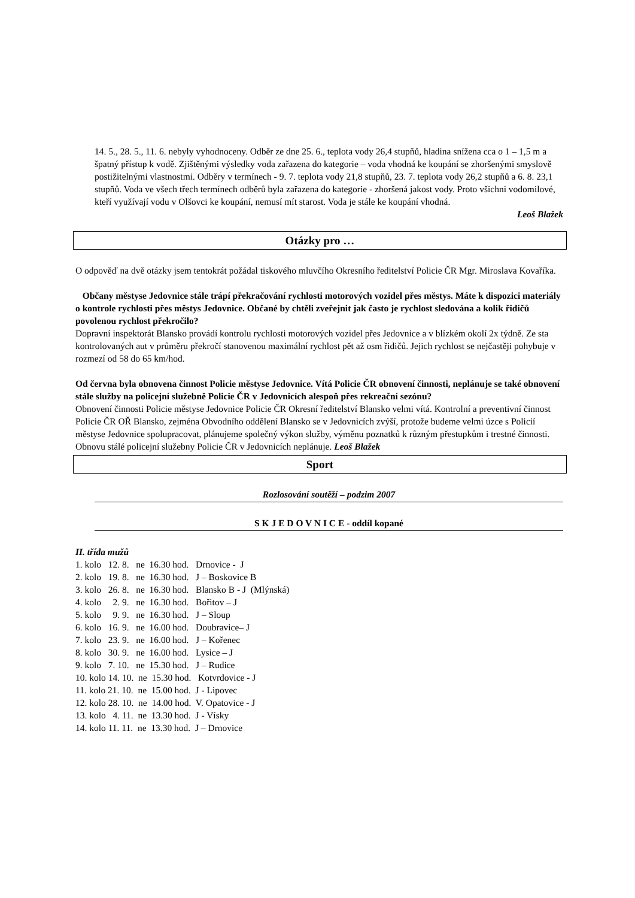14. 5., 28. 5., 11. 6. nebyly vyhodnoceny. Odběr ze dne 25. 6., teplota vody 26,4 stupňů, hladina snížena cca o 1 – 1,5 m a špatný přístup k vodě. Zjištěnými výsledky voda zařazena do kategorie – voda vhodná ke koupání se zhoršenými smyslově postižitelnými vlastnostmi. Odběry v termínech - 9. 7. teplota vody 21,8 stupňů, 23. 7. teplota vody 26,2 stupňů a 6. 8. 23,1 stupňů. Voda ve všech třech termínech odběrů byla zařazena do kategorie - zhoršená jakost vody. Proto všichni vodomilové, kteří využívají vodu v Olšovci ke koupání, nemusí mít starost. Voda je stále ke koupání vhodná.
Leoš Blažek
Otázky pro …
O odpověď na dvě otázky jsem tentokrát požádal tiskového mluvčího Okresního ředitelství Policie ČR Mgr. Miroslava Kovaříka.
Občany městyse Jedovnice stále trápí překračování rychlosti motorových vozidel přes městys. Máte k dispozici materiály o kontrole rychlosti přes městys Jedovnice. Občané by chtěli zveřejnit jak často je rychlost sledována a kolik řidičů povolenou rychlost překročilo?
Dopravní inspektorát Blansko provádí kontrolu rychlosti motorových vozidel přes Jedovnice a v blízkém okolí 2x týdně. Ze sta kontrolovaných aut v průměru překročí stanovenou maximální rychlost pět až osm řidičů. Jejich rychlost se nejčastěji pohybuje v rozmezí od 58 do 65 km/hod.
Od června byla obnovena činnost Policie městyse Jedovnice. Vítá Policie ČR obnovení činnosti, neplánuje se také obnovení stále služby na policejní služebně Policie ČR v Jedovnicích alespoň přes rekreační sezónu?
Obnovení činnosti Policie městyse Jedovnice Policie ČR Okresní ředitelství Blansko velmi vítá. Kontrolní a preventivní činnost Policie ČR OŘ Blansko, zejména Obvodního oddělení Blansko se v Jedovnicích zvýší, protože budeme velmi úzce s Policií městyse Jedovnice spolupracovat, plánujeme společný výkon služby, výměnu poznatků k různým přestupkům i trestné činnosti. Obnovu stálé policejní služebny Policie ČR v Jedovnicích neplánuje. Leoš Blažek
Sport
Rozlosování soutěží – podzim 2007
S K J E D O V N I C E - oddíl kopané
II. třída mužů
1. kolo 12. 8. ne 16.30 hod. Drnovice - J
2. kolo 19. 8. ne 16.30 hod. J – Boskovice B
3. kolo 26. 8. ne 16.30 hod. Blansko B - J (Mlýnská)
4. kolo 2. 9. ne 16.30 hod. Bořitov – J
5. kolo 9. 9. ne 16.30 hod. J – Sloup
6. kolo 16. 9. ne 16.00 hod. Doubravice– J
7. kolo 23. 9. ne 16.00 hod. J – Kořenec
8. kolo 30. 9. ne 16.00 hod. Lysice – J
9. kolo 7. 10. ne 15.30 hod. J – Rudice
10. kolo 14. 10. ne 15.30 hod. Kotvrdovice - J
11. kolo 21. 10. ne 15.00 hod. J - Lipovec
12. kolo 28. 10. ne 14.00 hod. V. Opatovice - J
13. kolo 4. 11. ne 13.30 hod. J - Vísky
14. kolo 11. 11. ne 13.30 hod. J – Drnovice